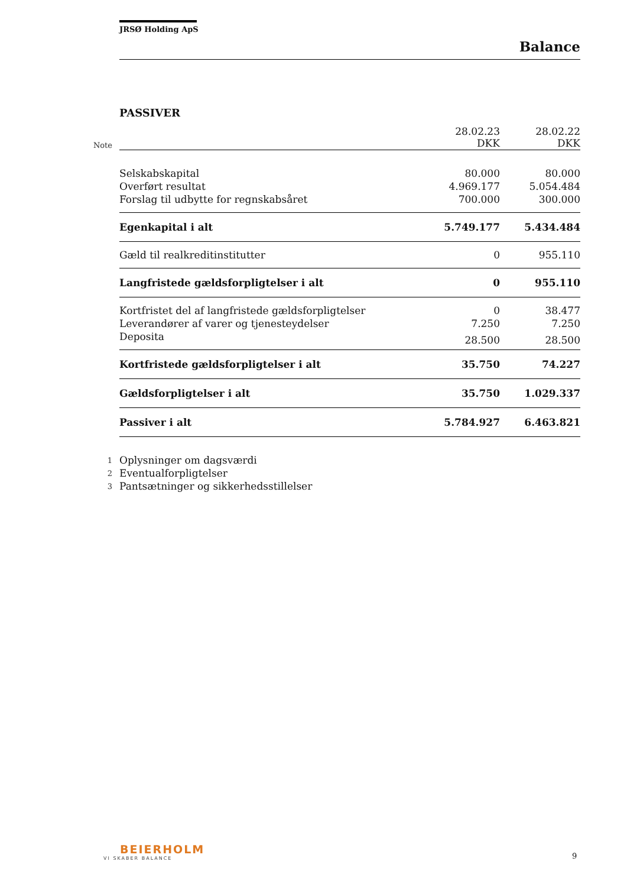JRSØ Holding ApS
Balance
PASSIVER
| Note | | 28.02.23 DKK | 28.02.22 DKK |
| | Selskabskapital | 80.000 | 80.000 |
| | Overført resultat | 4.969.177 | 5.054.484 |
| | Forslag til udbytte for regnskabsåret | 700.000 | 300.000 |
| | Egenkapital i alt | 5.749.177 | 5.434.484 |
| | Gæld til realkreditinstitutter | 0 | 955.110 |
| | Langfristede gældsforpligtelser i alt | 0 | 955.110 |
| | Kortfristet del af langfristede gældsforpligtelser | 0 | 38.477 |
| | Leverandører af varer og tjenesteydelser | 7.250 | 7.250 |
| | Deposita | 28.500 | 28.500 |
| | Kortfristede gældsforpligtelser i alt | 35.750 | 74.227 |
| | Gældsforpligtelser i alt | 35.750 | 1.029.337 |
| | Passiver i alt | 5.784.927 | 6.463.821 |
| 1 | Oplysninger om dagsværdi | | |
| 2 | Eventualforpligtelser | | |
| 3 | Pantsætninger og sikkerhedsstillelser | | |
BEIERHOLM
VI SKABER BALANCE
9